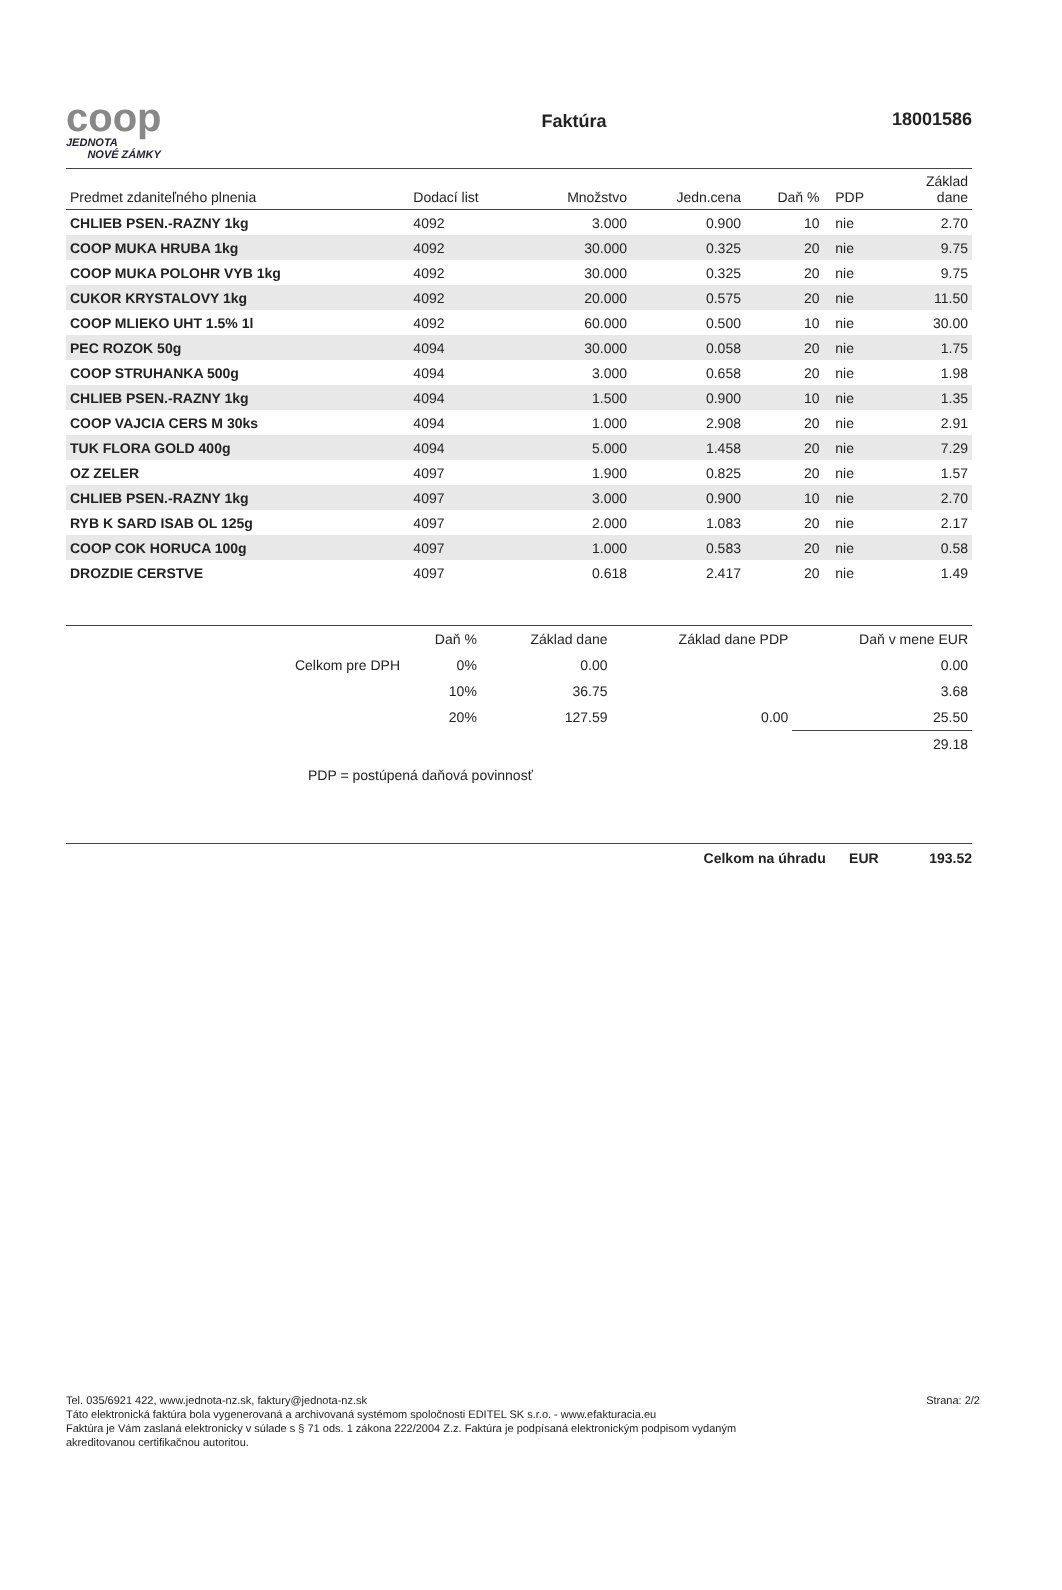coop
JEDNOTA
NOVÉ ZÁMKY
Faktúra
18001586
| Predmet zdaniteľného plnenia | Dodací list | Množstvo | Jedn.cena | Daň % | PDP | Základ dane |
| --- | --- | --- | --- | --- | --- | --- |
| CHLIEB PSEN.-RAZNY 1kg | 4092 | 3.000 | 0.900 | 10 | nie | 2.70 |
| COOP MUKA HRUBA 1kg | 4092 | 30.000 | 0.325 | 20 | nie | 9.75 |
| COOP MUKA POLOHR VYB 1kg | 4092 | 30.000 | 0.325 | 20 | nie | 9.75 |
| CUKOR KRYSTALOVY 1kg | 4092 | 20.000 | 0.575 | 20 | nie | 11.50 |
| COOP MLIEKO UHT 1.5% 1l | 4092 | 60.000 | 0.500 | 10 | nie | 30.00 |
| PEC ROZOK 50g | 4094 | 30.000 | 0.058 | 20 | nie | 1.75 |
| COOP STRUHANKA 500g | 4094 | 3.000 | 0.658 | 20 | nie | 1.98 |
| CHLIEB PSEN.-RAZNY 1kg | 4094 | 1.500 | 0.900 | 10 | nie | 1.35 |
| COOP VAJCIA CERS M 30ks | 4094 | 1.000 | 2.908 | 20 | nie | 2.91 |
| TUK FLORA GOLD 400g | 4094 | 5.000 | 1.458 | 20 | nie | 7.29 |
| OZ ZELER | 4097 | 1.900 | 0.825 | 20 | nie | 1.57 |
| CHLIEB PSEN.-RAZNY 1kg | 4097 | 3.000 | 0.900 | 10 | nie | 2.70 |
| RYB K SARD ISAB OL 125g | 4097 | 2.000 | 1.083 | 20 | nie | 2.17 |
| COOP COK HORUCA 100g | 4097 | 1.000 | 0.583 | 20 | nie | 0.58 |
| DROZDIE CERSTVE | 4097 | 0.618 | 2.417 | 20 | nie | 1.49 |
| | Daň % | Základ dane | Základ dane PDP | Daň v mene EUR |
| Celkom pre DPH | 0% | 0.00 | | 0.00 |
| | 10% | 36.75 | | 3.68 |
| | 20% | 127.59 | 0.00 | 25.50 |
| | | | | 29.18 |
PDP = postúpená daňová povinnosť
Celkom na úhradu EUR 193.52
Tel. 035/6921 422, www.jednota-nz.sk, faktury@jednota-nz.sk
Táto elektronická faktúra bola vygenerovaná a archivovaná systémom spoločnosti EDITEL SK s.r.o. - www.efakturacia.eu
Faktúra je Vám zaslaná elektronicky v súlade s § 71 ods. 1 zákona 222/2004 Z.z. Faktúra je podpísaná elektronickým podpisom vydaným
akreditovanou certifikačnou autoritou.
Strana: 2/2